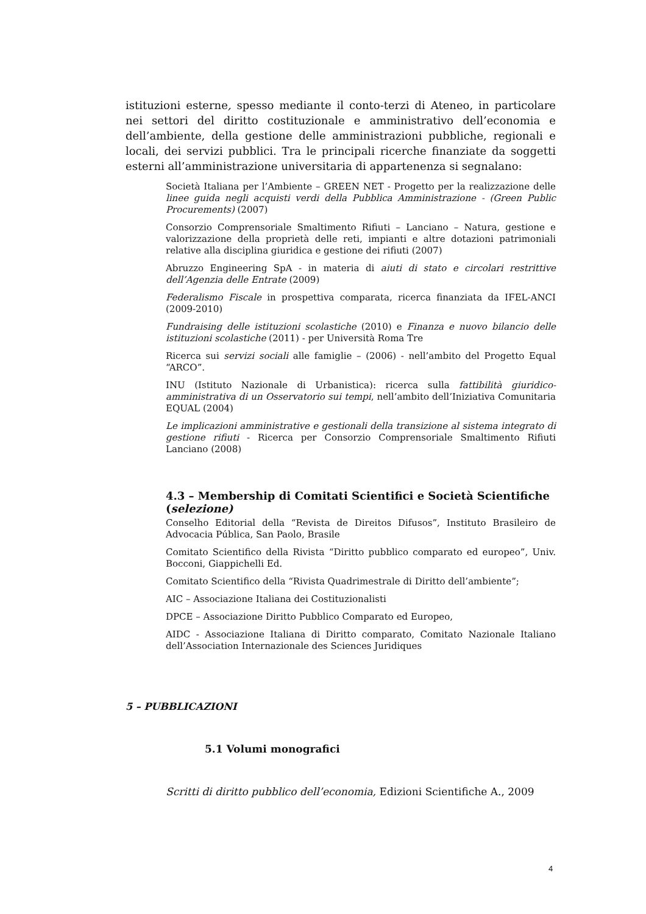istituzioni esterne, spesso mediante il conto-terzi di Ateneo, in particolare nei settori del diritto costituzionale e amministrativo dell’economia e dell’ambiente, della gestione delle amministrazioni pubbliche, regionali e locali, dei servizi pubblici. Tra le principali ricerche finanziate da soggetti esterni all’amministrazione universitaria di appartenenza si segnalano:
Società Italiana per l’Ambiente – GREEN NET - Progetto per la realizzazione delle linee guida negli acquisti verdi della Pubblica Amministrazione - (Green Public Procurements) (2007)
Consorzio Comprensoriale Smaltimento Rifiuti – Lanciano – Natura, gestione e valorizzazione della proprietà delle reti, impianti e altre dotazioni patrimoniali relative alla disciplina giuridica e gestione dei rifiuti (2007)
Abruzzo Engineering SpA - in materia di aiuti di stato e circolari restrittive dell’Agenzia delle Entrate (2009)
Federalismo Fiscale in prospettiva comparata, ricerca finanziata da IFEL-ANCI (2009-2010)
Fundraising delle istituzioni scolastiche (2010) e Finanza e nuovo bilancio delle istituzioni scolastiche (2011) - per Università Roma Tre
Ricerca sui servizi sociali alle famiglie – (2006) - nell’ambito del Progetto Equal “ARCO”.
INU (Istituto Nazionale di Urbanistica): ricerca sulla fattibilità giuridico-amministrativa di un Osservatorio sui tempi, nell’ambito dell’Iniziativa Comunitaria EQUAL (2004)
Le implicazioni amministrative e gestionali della transizione al sistema integrato di gestione rifiuti - Ricerca per Consorzio Comprensoriale Smaltimento Rifiuti Lanciano (2008)
4.3 – Membership di Comitati Scientifici e Società Scientifiche (selezione)
Conselho Editorial della “Revista de Direitos Difusos”, Instituto Brasileiro de Advocacia Pública, San Paolo, Brasile
Comitato Scientifico della Rivista “Diritto pubblico comparato ed europeo”, Univ. Bocconi, Giappichelli Ed.
Comitato Scientifico della “Rivista Quadrimestrale di Diritto dell’ambiente”;
AIC – Associazione Italiana dei Costituzionalisti
DPCE – Associazione Diritto Pubblico Comparato ed Europeo,
AIDC - Associazione Italiana di Diritto comparato, Comitato Nazionale Italiano dell’Association Internazionale des Sciences Juridiques
5 – PUBBLICAZIONI
5.1 Volumi monografici
Scritti di diritto pubblico dell’economia, Edizioni Scientifiche A., 2009
4